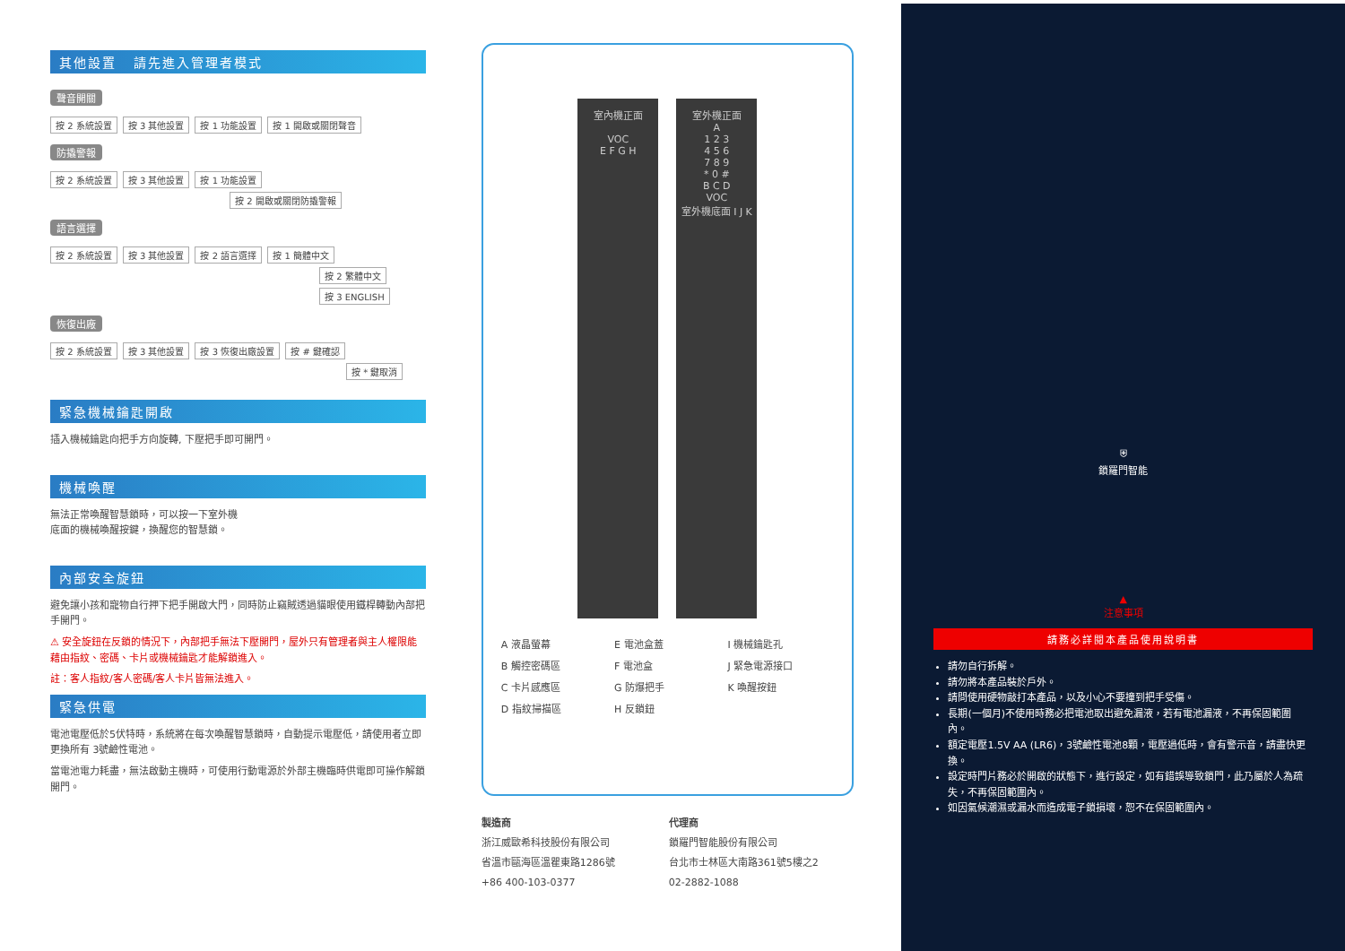其他設置 請先進入管理者模式
聲音開關
按 2 系統設置 按 3 其他設置 按 1 功能設置 按 1 開啟或關閉聲音
防撬警報
按 2 系統設置 按 3 其他設置 按 1 功能設置
按 2 開啟或關閉防撬警報
語言選擇
按 2 系統設置 按 3 其他設置 按 2 語言選擇 按 1 簡體中文
按 2 繁體中文
按 3 ENGLISH
恢復出廠
按 2 系統設置 按 3 其他設置 按 3 恢復出廠設置 按 # 鍵確認
按 * 鍵取消
緊急機械鑰匙開啟
插入機械鑰匙向把手方向旋轉, 下壓把手即可開門。
機械喚醒
無法正常喚醒智慧鎖時，可以按一下室外機
底面的機械喚醒按鍵，換醒您的智慧鎖。
內部安全旋鈕
避免讓小孩和寵物自行押下把手開啟大門，同時防止竊賊透過貓眼使用鐵桿轉動內部把手開門。
⚠ 安全旋鈕在反鎖的情況下，內部把手無法下壓開門，屋外只有管理者與主人權限能藉由指紋、密碼、卡片或機械鑰匙才能解鎖進入。
註：客人指紋/客人密碼/客人卡片皆無法進入。
緊急供電
電池電壓低於5伏特時，系統將在每次喚醒智慧鎖時，自動提示電壓低，請使用者立即更換所有 3號鹼性電池。
當電池電力耗盡，無法啟動主機時，可使用行動電源於外部主機臨時供電即可操作解鎖開門。
室內機正面
VOC
E F G H
室外機正面
A
1 2 3
4 5 6
7 8 9
* 0 #
B C D
VOC
室外機底面 I J K
A 液晶螢幕
E 電池盒蓋
I 機械鑰匙孔
B 觸控密碼區
F 電池盒
J 緊急電源接口
C 卡片感應區
G 防爆把手
K 喚醒按鈕
D 指紋掃描區
H 反鎖鈕
製造商
浙江威歐希科技股份有限公司
省溫市甌海區溫瞿東路1286號
+86 400-103-0377
代理商
鎖羅門智能股份有限公司
台北市士林區大南路361號5樓之2
02-2882-1088
⛨
鎖羅門智能
▲
注意事項
請務必詳閱本產品使用說明書
請勿自行拆解。
請勿將本產品裝於戶外。
請問使用硬物敲打本產品，以及小心不要撞到把手受傷。
長期(一個月)不使用時務必把電池取出避免漏液，若有電池漏液，不再保固範圍內。
額定電壓1.5V AA (LR6)，3號鹼性電池8顆，電壓過低時，會有警示音，請盡快更換。
設定時門片務必於開啟的狀態下，進行設定，如有錯誤導致鎖門，此乃屬於人為疏失，不再保固範圍內。
如因氣候潮濕或漏水而造成電子鎖損壞，恕不在保固範圍內。